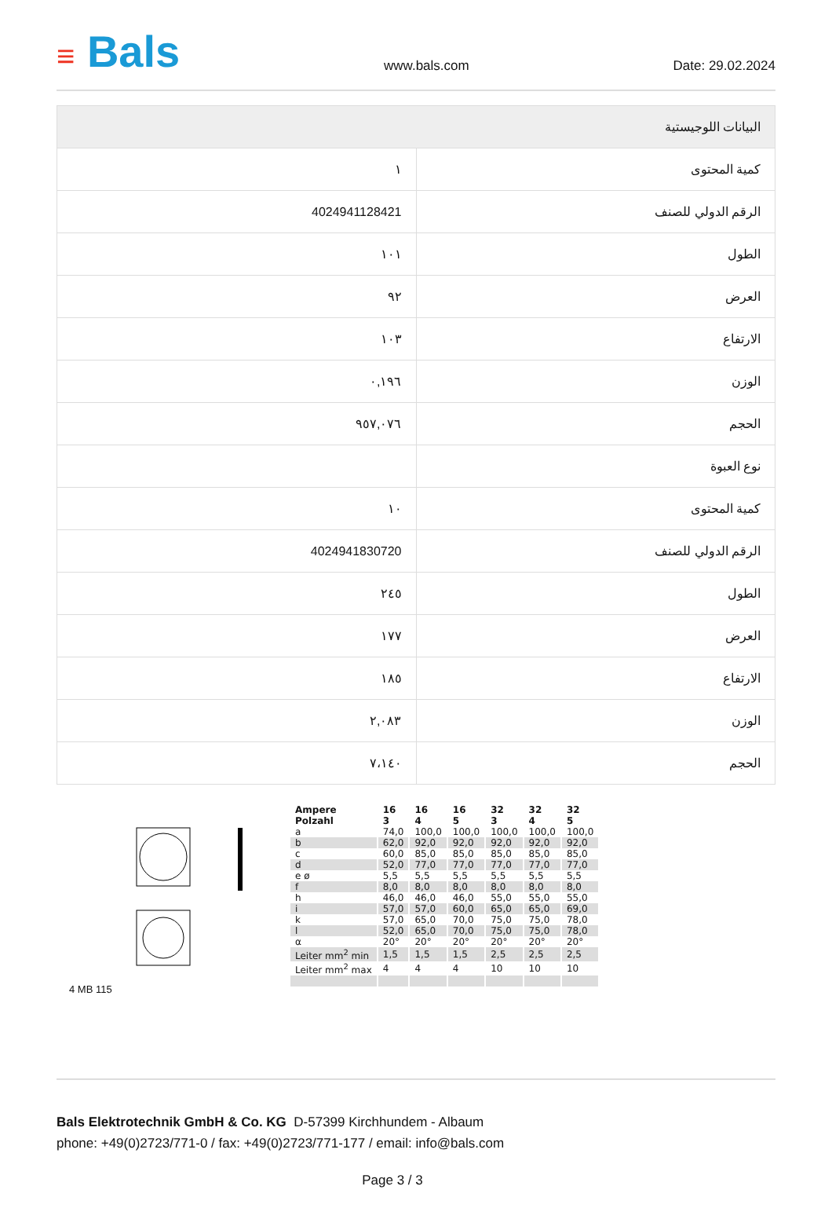≡ Bals
www.bals.com Date: 29.02.2024
| البيانات اللوجيستية | |
| --- | --- |
| كمية المحتوى | ١ |
| الرقم الدولي للصنف | 4024941128421 |
| الطول | ١٠١ |
| العرض | ٩٢ |
| الارتفاع | ١٠٣ |
| الوزن | ٠,١٩٦ |
| الحجم | ٩٥٧,٠٧٦ |
| نوع العبوة | |
| كمية المحتوى | ١٠ |
| الرقم الدولي للصنف | 4024941830720 |
| الطول | ٢٤٥ |
| العرض | ١٧٧ |
| الارتفاع | ١٨٥ |
| الوزن | ٢,٠٨٣ |
| الحجم | ٧،١٤٠ |
4 MB 115
| Ampere Polzahl | 16 3 | 16 4 | 16 5 | 32 3 | 32 4 | 32 5 |
| --- | --- | --- | --- | --- | --- | --- |
| a | 74,0 | 100,0 | 100,0 | 100,0 | 100,0 | 100,0 |
| b | 62,0 | 92,0 | 92,0 | 92,0 | 92,0 | 92,0 |
| c | 60,0 | 85,0 | 85,0 | 85,0 | 85,0 | 85,0 |
| d | 52,0 | 77,0 | 77,0 | 77,0 | 77,0 | 77,0 |
| e ø | 5,5 | 5,5 | 5,5 | 5,5 | 5,5 | 5,5 |
| f | 8,0 | 8,0 | 8,0 | 8,0 | 8,0 | 8,0 |
| h | 46,0 | 46,0 | 46,0 | 55,0 | 55,0 | 55,0 |
| i | 57,0 | 57,0 | 60,0 | 65,0 | 65,0 | 69,0 |
| k | 57,0 | 65,0 | 70,0 | 75,0 | 75,0 | 78,0 |
| l | 52,0 | 65,0 | 70,0 | 75,0 | 75,0 | 78,0 |
| α | 20° | 20° | 20° | 20° | 20° | 20° |
| Leiter mm<sup>2</sup> min | 1,5 | 1,5 | 1,5 | 2,5 | 2,5 | 2,5 |
| Leiter mm<sup>2</sup> max | 4 | 4 | 4 | 10 | 10 | 10 |
Bals Elektrotechnik GmbH & Co. KG D-57399 Kirchhundem - Albaum
phone: +49(0)2723/771-0 / fax: +49(0)2723/771-177 / email: info@bals.com
Page 3 / 3